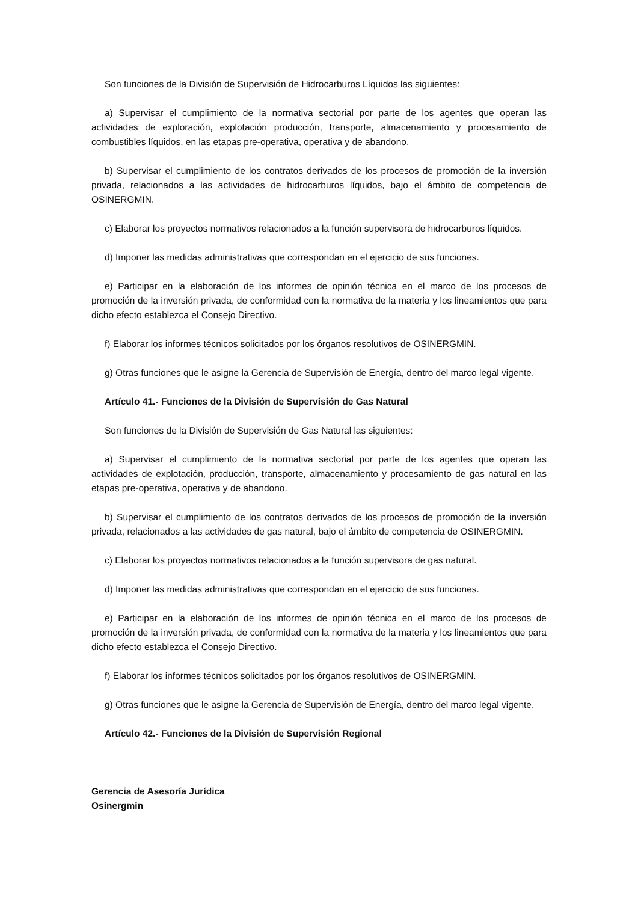Son funciones de la División de Supervisión de Hidrocarburos Líquidos las siguientes:
a) Supervisar el cumplimiento de la normativa sectorial por parte de los agentes que operan las actividades de exploración, explotación producción, transporte, almacenamiento y procesamiento de combustibles líquidos, en las etapas pre-operativa, operativa y de abandono.
b) Supervisar el cumplimiento de los contratos derivados de los procesos de promoción de la inversión privada, relacionados a las actividades de hidrocarburos líquidos, bajo el ámbito de competencia de OSINERGMIN.
c) Elaborar los proyectos normativos relacionados a la función supervisora de hidrocarburos líquidos.
d) Imponer las medidas administrativas que correspondan en el ejercicio de sus funciones.
e) Participar en la elaboración de los informes de opinión técnica en el marco de los procesos de promoción de la inversión privada, de conformidad con la normativa de la materia y los lineamientos que para dicho efecto establezca el Consejo Directivo.
f) Elaborar los informes técnicos solicitados por los órganos resolutivos de OSINERGMIN.
g) Otras funciones que le asigne la Gerencia de Supervisión de Energía, dentro del marco legal vigente.
Artículo 41.- Funciones de la División de Supervisión de Gas Natural
Son funciones de la División de Supervisión de Gas Natural las siguientes:
a) Supervisar el cumplimiento de la normativa sectorial por parte de los agentes que operan las actividades de explotación, producción, transporte, almacenamiento y procesamiento de gas natural en las etapas pre-operativa, operativa y de abandono.
b) Supervisar el cumplimiento de los contratos derivados de los procesos de promoción de la inversión privada, relacionados a las actividades de gas natural, bajo el ámbito de competencia de OSINERGMIN.
c) Elaborar los proyectos normativos relacionados a la función supervisora de gas natural.
d) Imponer las medidas administrativas que correspondan en el ejercicio de sus funciones.
e) Participar en la elaboración de los informes de opinión técnica en el marco de los procesos de promoción de la inversión privada, de conformidad con la normativa de la materia y los lineamientos que para dicho efecto establezca el Consejo Directivo.
f) Elaborar los informes técnicos solicitados por los órganos resolutivos de OSINERGMIN.
g) Otras funciones que le asigne la Gerencia de Supervisión de Energía, dentro del marco legal vigente.
Artículo 42.- Funciones de la División de Supervisión Regional
Gerencia de Asesoría Jurídica
Osinergmin